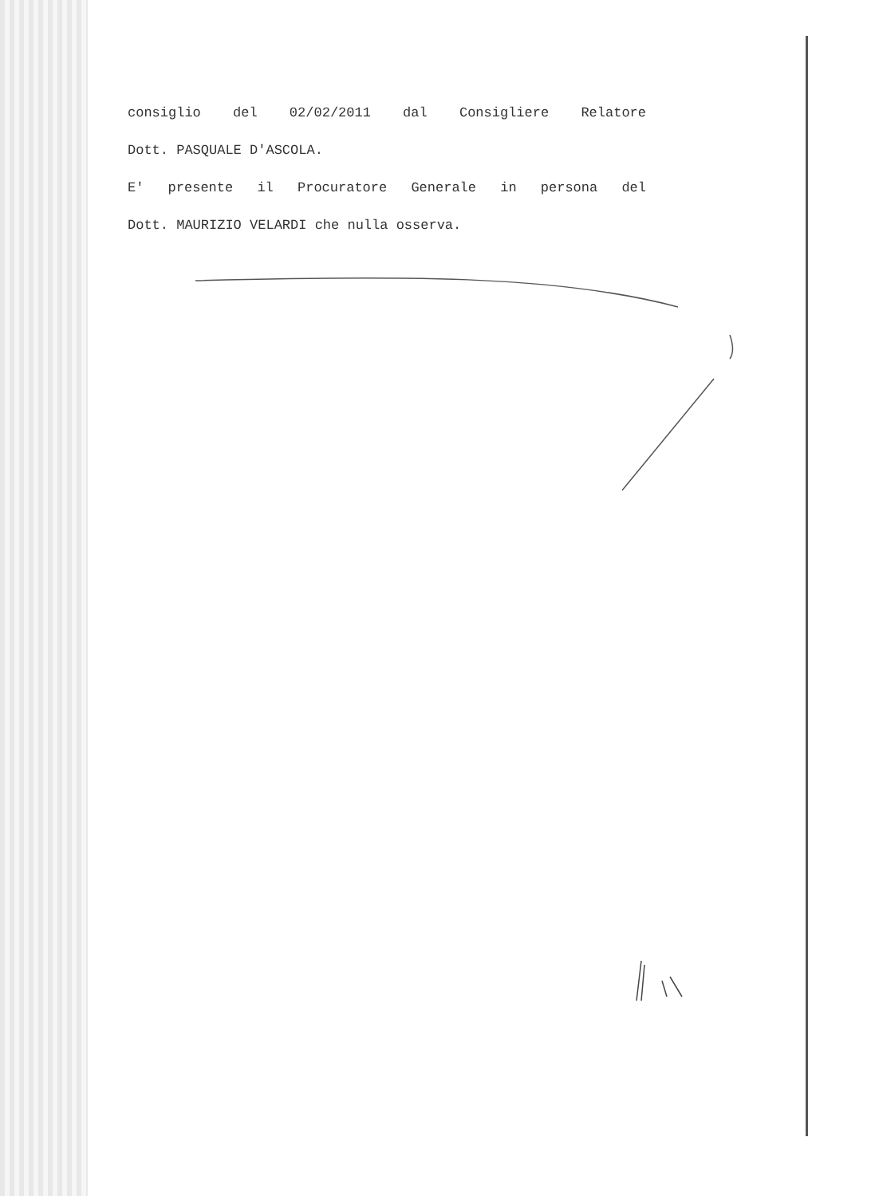consiglio del 02/02/2011 dal Consigliere Relatore
Dott. PASQUALE D'ASCOLA.
E' presente il Procuratore Generale in persona del
Dott. MAURIZIO VELARDI che nulla osserva.